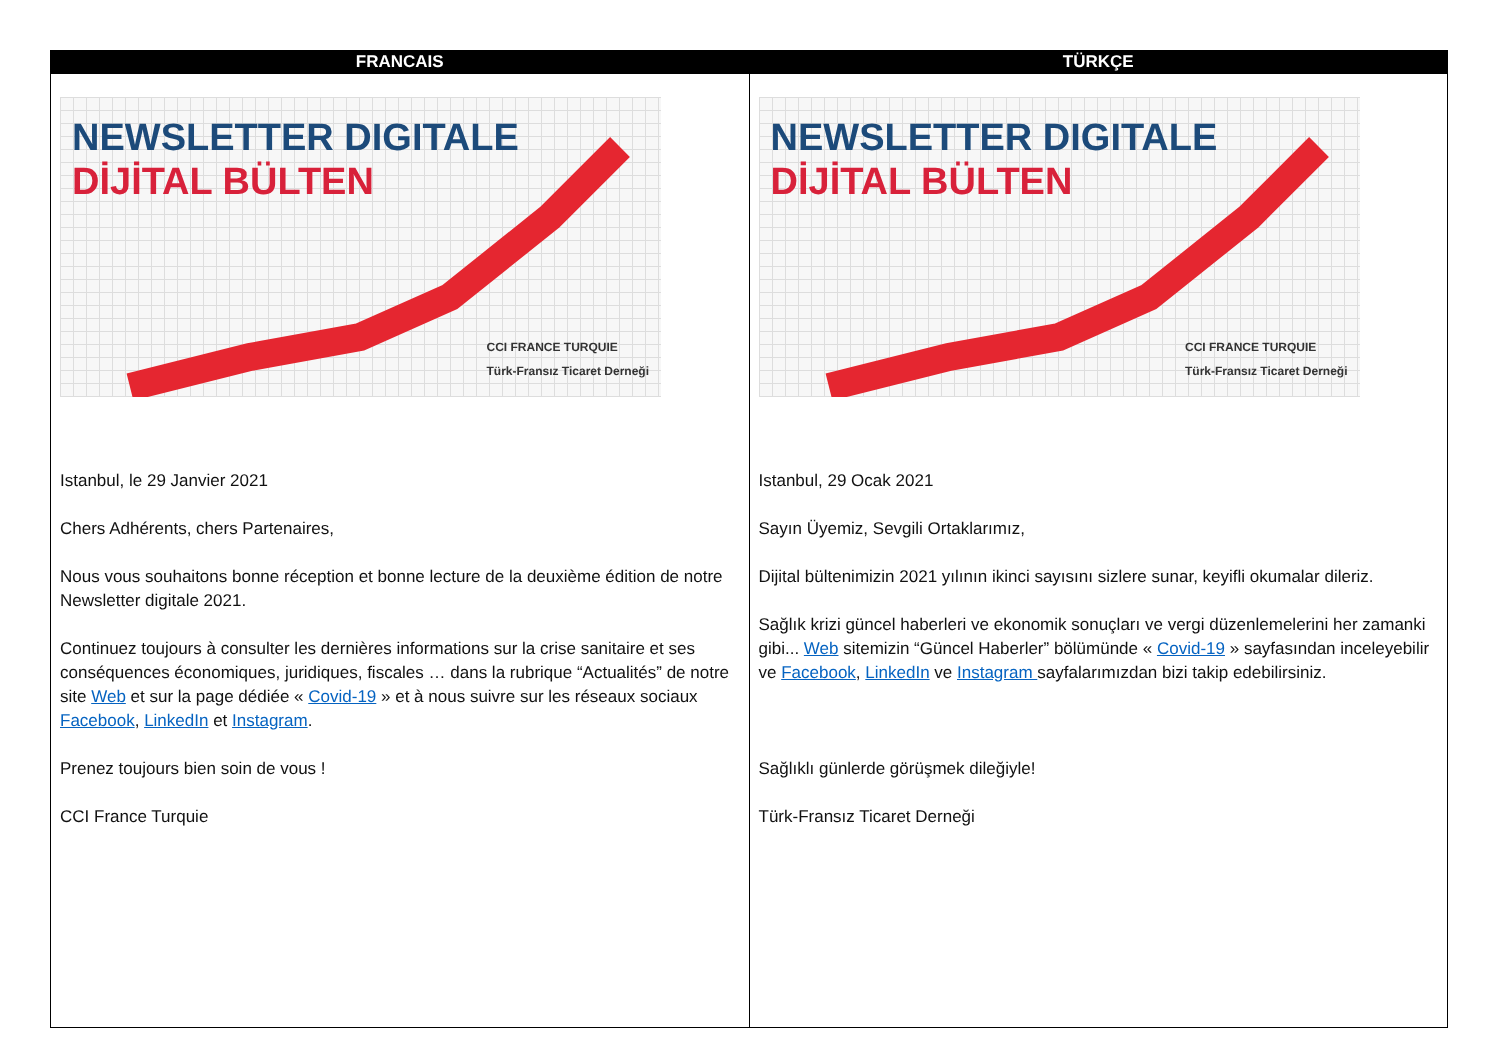| FRANCAIS | TÜRKÇE |
| --- | --- |
| NEWSLETTER DIGITALE DİJİTAL BÜLTEN CCI FRANCE TURQUIE Türk-Fransız Ticaret Derneği Istanbul, le 29 Janvier 2021 Chers Adhérents, chers Partenaires, Nous vous souhaitons bonne réception et bonne lecture de la deuxième édition de notre Newsletter digitale 2021. Continuez toujours à consulter les dernières informations sur la crise sanitaire et ses conséquences économiques, juridiques, fiscales … dans la rubrique “Actualités” de notre site Web et sur la page dédiée « Covid-19 » et à nous suivre sur les réseaux sociaux Facebook , LinkedIn et Instagram . Prenez toujours bien soin de vous ! CCI France Turquie | NEWSLETTER DIGITALE DİJİTAL BÜLTEN CCI FRANCE TURQUIE Türk-Fransız Ticaret Derneği Istanbul, 29 Ocak 2021 Sayın Üyemiz, Sevgili Ortaklarımız, Dijital bültenimizin 2021 yılının ikinci sayısını sizlere sunar, keyifli okumalar dileriz. Sağlık krizi güncel haberleri ve ekonomik sonuçları ve vergi düzenlemelerini her zamanki gibi... Web sitemizin “Güncel Haberler” bölümünde « Covid-19 » sayfasından inceleyebilir ve Facebook , LinkedIn ve Instagram sayfalarımızdan bizi takip edebilirsiniz. Sağlıklı günlerde görüşmek dileğiyle! Türk-Fransız Ticaret Derneği |